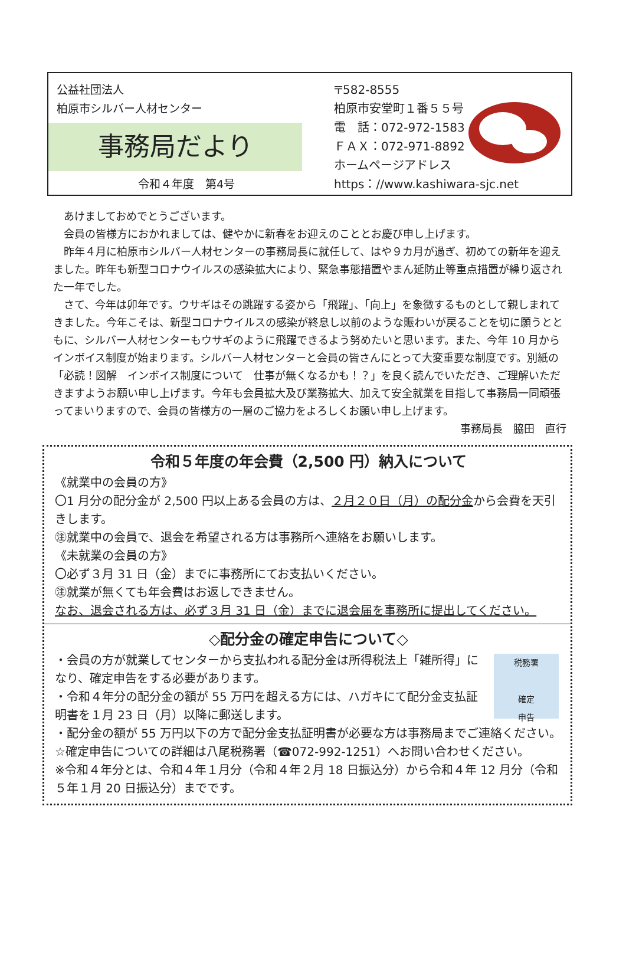公益社団法人
柏原市シルバー人材センター
事務局だより
令和４年度　第4号
〒582-8555
柏原市安堂町１番５５号
電　話：072-972-1583
ＦＡＸ：072-971-8892
ホームページアドレス
https：//www.kashiwara-sjc.net
あけましておめでとうございます。
会員の皆様方におかれましては、健やかに新春をお迎えのこととお慶び申し上げます。
昨年４月に柏原市シルバー人材センターの事務局長に就任して、はや９カ月が過ぎ、初めての新年を迎えました。昨年も新型コロナウイルスの感染拡大により、緊急事態措置やまん延防止等重点措置が繰り返された一年でした。
さて、今年は卯年です。ウサギはその跳躍する姿から「飛躍」、「向上」を象徴するものとして親しまれてきました。今年こそは、新型コロナウイルスの感染が終息し以前のような賑わいが戻ることを切に願うとともに、シルバー人材センターもウサギのように飛躍できるよう努めたいと思います。また、今年 10 月からインボイス制度が始まります。シルバー人材センターと会員の皆さんにとって大変重要な制度です。別紙の「必読！図解　インボイス制度について　仕事が無くなるかも！？」を良く読んでいただき、ご理解いただきますようお願い申し上げます。今年も会員拡大及び業務拡大、加えて安全就業を目指して事務局一同頑張ってまいりますので、会員の皆様方の一層のご協力をよろしくお願い申し上げます。
事務局長　脇田　直行
令和５年度の年会費（2,500 円）納入について
《就業中の会員の方》
〇1 月分の配分金が 2,500 円以上ある会員の方は、２月２０日（月）の配分金から会費を天引きします。
㊟就業中の会員で、退会を希望される方は事務所へ連絡をお願いします。
《未就業の会員の方》
〇必ず３月 31 日（金）までに事務所にてお支払いください。
㊟就業が無くても年会費はお返しできません。
なお、退会される方は、必ず３月 31 日（金）までに退会届を事務所に提出してください。
◇配分金の確定申告について◇
税務署
確定
申告
・会員の方が就業してセンターから支払われる配分金は所得税法上「雑所得」になり、確定申告をする必要があります。
・令和４年分の配分金の額が 55 万円を超える方には、ハガキにて配分金支払証明書を１月 23 日（月）以降に郵送します。
・配分金の額が 55 万円以下の方で配分金支払証明書が必要な方は事務局までご連絡ください。
☆確定申告についての詳細は八尾税務署（☎072-992-1251）へお問い合わせください。
※令和４年分とは、令和４年１月分（令和４年２月 18 日振込分）から令和４年 12 月分（令和５年１月 20 日振込分）までです。